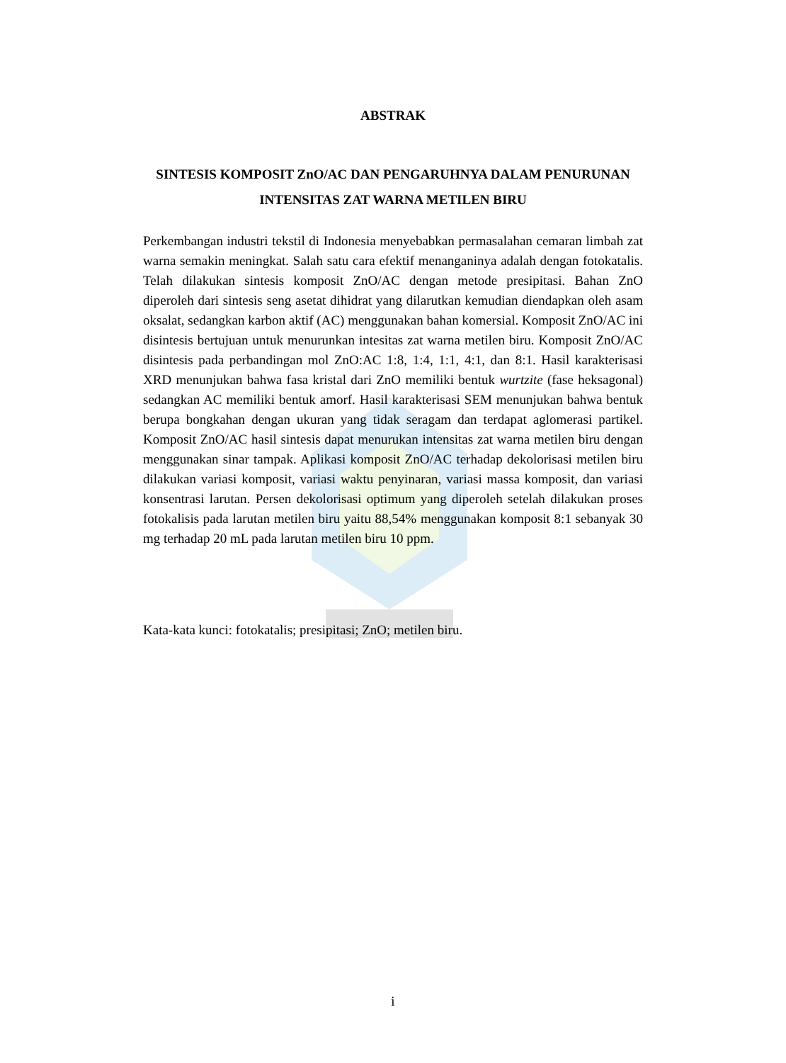ABSTRAK
SINTESIS KOMPOSIT ZnO/AC DAN PENGARUHNYA DALAM PENURUNAN INTENSITAS ZAT WARNA METILEN BIRU
Perkembangan industri tekstil di Indonesia menyebabkan permasalahan cemaran limbah zat warna semakin meningkat. Salah satu cara efektif menanganinya adalah dengan fotokatalis. Telah dilakukan sintesis komposit ZnO/AC dengan metode presipitasi. Bahan ZnO diperoleh dari sintesis seng asetat dihidrat yang dilarutkan kemudian diendapkan oleh asam oksalat, sedangkan karbon aktif (AC) menggunakan bahan komersial. Komposit ZnO/AC ini disintesis bertujuan untuk menurunkan intesitas zat warna metilen biru. Komposit ZnO/AC disintesis pada perbandingan mol ZnO:AC 1:8, 1:4, 1:1, 4:1, dan 8:1. Hasil karakterisasi XRD menunjukan bahwa fasa kristal dari ZnO memiliki bentuk wurtzite (fase heksagonal) sedangkan AC memiliki bentuk amorf. Hasil karakterisasi SEM menunjukan bahwa bentuk berupa bongkahan dengan ukuran yang tidak seragam dan terdapat aglomerasi partikel. Komposit ZnO/AC hasil sintesis dapat menurukan intensitas zat warna metilen biru dengan menggunakan sinar tampak. Aplikasi komposit ZnO/AC terhadap dekolorisasi metilen biru dilakukan variasi komposit, variasi waktu penyinaran, variasi massa komposit, dan variasi konsentrasi larutan. Persen dekolorisasi optimum yang diperoleh setelah dilakukan proses fotokalisis pada larutan metilen biru yaitu 88,54% menggunakan komposit 8:1 sebanyak 30 mg terhadap 20 mL pada larutan metilen biru 10 ppm.
Kata-kata kunci: fotokatalis; presipitasi; ZnO; metilen biru.
i